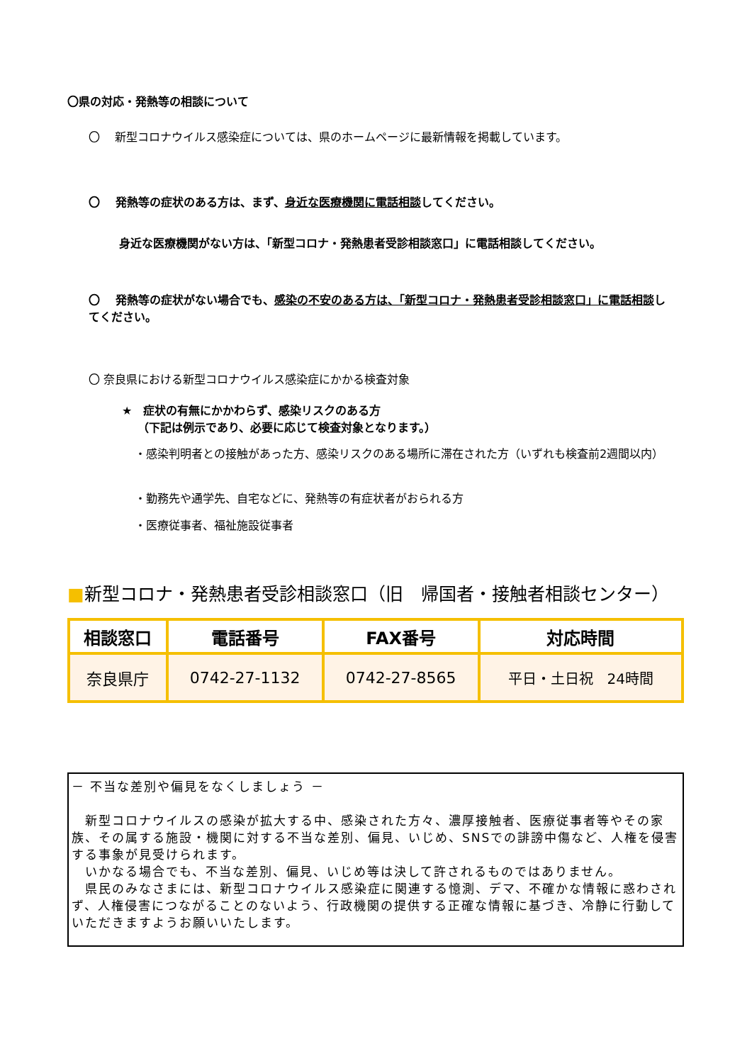〇県の対応・発熱等の相談について
〇　 新型コロナウイルス感染症については、県のホームページに最新情報を掲載しています。
〇　 発熱等の症状のある方は、まず、身近な医療機関に電話相談してください。
　身近な医療機関がない方は、「新型コロナ・発熱患者受診相談窓口」に電話相談してください。
〇　 発熱等の症状がない場合でも、感染の不安のある方は、「新型コロナ・発熱患者受診相談窓口」に電話相談してください。
〇 奈良県における新型コロナウイルス感染症にかかる検査対象
★　症状の有無にかかわらず、感染リスクのある方
　 （下記は例示であり、必要に応じて検査対象となります。）
・感染判明者との接触があった方、感染リスクのある場所に滞在された方（いずれも検査前2週間以内）
・勤務先や通学先、自宅などに、発熱等の有症状者がおられる方
・医療従事者、福祉施設従事者
■新型コロナ・発熱患者受診相談窓口（旧　帰国者・接触者相談センター）
| 相談窓口 | 電話番号 | FAX番号 | 対応時間 |
| --- | --- | --- | --- |
| 奈良県庁 | 0742-27-1132 | 0742-27-8565 | 平日・土日祝 24時間 |
－ 不当な差別や偏見をなくしましょう －
　新型コロナウイルスの感染が拡大する中、感染された方々、濃厚接触者、医療従事者等やその家族、その属する施設・機関に対する不当な差別、偏見、いじめ、SNSでの誹謗中傷など、人権を侵害する事象が見受けられます。
　いかなる場合でも、不当な差別、偏見、いじめ等は決して許されるものではありません。
　県民のみなさまには、新型コロナウイルス感染症に関連する憶測、デマ、不確かな情報に惑わされず、人権侵害につながることのないよう、行政機関の提供する正確な情報に基づき、冷静に行動していただきますようお願いいたします。